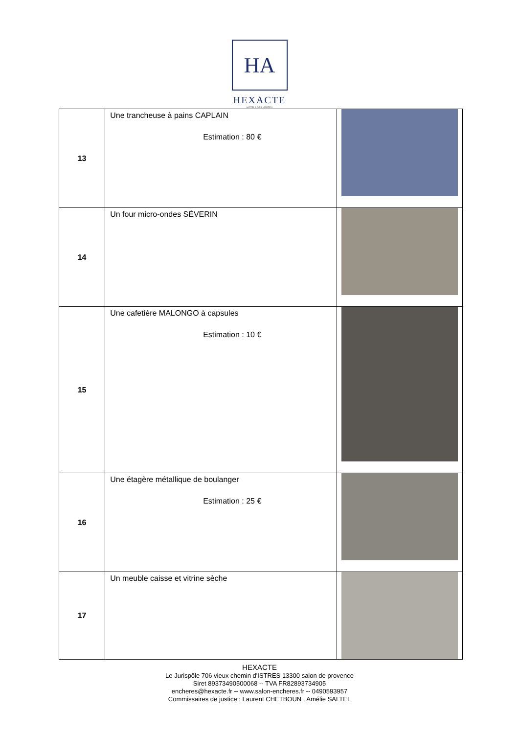HA
HEXACTE
HÔTELS DES VENTES
| 13 | Une trancheuse à pains CAPLAIN Estimation : 80 € | |
| 14 | Un four micro-ondes SÉVERIN | |
| 15 | Une cafetière MALONGO à capsules Estimation : 10 € | |
| 16 | Une étagère métallique de boulanger Estimation : 25 € | |
| 17 | Un meuble caisse et vitrine sèche | |
HEXACTE
Le Jurispôle 706 vieux chemin d'ISTRES 13300 salon de provence
Siret 89373490500068 -- TVA FR82893734905
encheres@hexacte.fr -- www.salon-encheres.fr -- 0490593957
Commissaires de justice : Laurent CHETBOUN , Amélie SALTEL